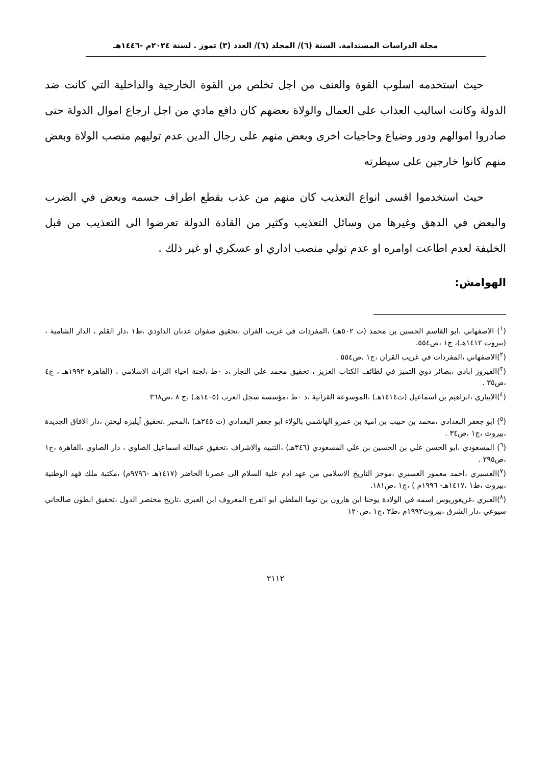مجلة الدراسات المستدامة. السنة (٦)/ المجلد (٦)/ العدد (٣) تموز . لسنة ٢٠٢٤م -١٤٤٦هـ
حيث استخدمه اسلوب القوة والعنف من اجل تخلص من القوة الخارجية والداخلية التي كانت ضد الدولة وكانت اساليب العذاب على العمال والولاة بعضهم كان دافع مادي من اجل ارجاع اموال الدولة حتى صادروا اموالهم ودور وضياع وحاجيات اخرى وبعض منهم على رجال الدين عدم توليهم منصب الولاة وبعض منهم كانوا خارجين على سيطرته
حيث استخدموا اقسى انواع التعذيب كان منهم من عذب بقطع اطراف جسمه وبعض في الضرب والبعض في الدهق وغيرها من وسائل التعذيب وكثير من القادة الدولة تعرضوا الى التعذيب من قبل الخليفة لعدم اطاعت اوامره او عدم تولي منصب اداري او عسكري او غير ذلك .
الهوامش:
(<sup>١</sup>) الاصفهاني ،ابو القاسم الحسين بن محمد (ت ٥٠٢هـ) ،المفردات في غريب القران ،تحقيق صفوان عدنان الداودي ،ط١ ،دار القلم ، الدار الشامية ،(بيروت ١٤١٢هـ)، ج١ ،ص٥٥٤.
(<sup>٢</sup>)الاصفهاني ،المفردات في غريب القران ،ج١ ،ص٥٥٤ .
(<sup>٣</sup>)الفيروز ابادي ،بصائر ذوي التميز في لطائف الكتاب العزيز ، تحقيق محمد علي النجار ،د ٠ط ،لجنة احياء التراث الاسلامي ، (القاهرة ١٩٩٢هـ ، ج٤ ،ص٣٥ .
(<sup>٤</sup>)الابياري ،ابراهيم بن اسماعيل (ت١٤١٤هـ) ،الموسوعة القرآنية ،د ٠ط ،مؤسسة سجل العرب (١٤٠٥هـ) ،ج ٨ ،ص٣٦٨
(<sup>٥</sup>) ابو جعفر البغدادي ،محمد بن حبيب بن امية بن عمرو الهاشمي بالولاء ابو جعفر البغدادي (ت ٢٤٥هـ) ،المحبر ،تحقيق آيليزه ليختن ،دار الافاق الجديدة ،بيروت ،ج١ ،ص٣٤ .
(<sup>٦</sup>) المسعودي ،ابو الحسن علي بن الحسين بن علي المسعودي (٣٤٦هـ) ،التنبيه والاشراف ،تحقيق عبدالله اسماعيل الصاوي ، دار الصاوي ،القاهرة ،ج١ ،ص٢٩٥ .
(<sup>٧</sup>)العسيري ،احمد معمور العسيري ،موجز التاريخ الاسلامي من عهد ادم علية السلام الى عصرنا الحاضر (١٤١٧هـ -٩٧٩٦م) ،مكتبة ملك فهد الوطنية ،بيروت ،ط١ ،١٤١٧هـ- ١٩٩٦م ) ،ج١ ،ص١٨١.
(<sup>٨</sup>)العبري ،غريغوريوس اسمه في الولادة يوحنا ابن هارون بن توما الملطي ابو الفرج المعروف ابن العبري ،تاريخ مختصر الدول ،تحقيق انطون صالحاني سيوعي ،دار الشرق ،بيروت١٩٩٢م ،ط٣ ،ج١ ،ص١٢٠
٢١١٢